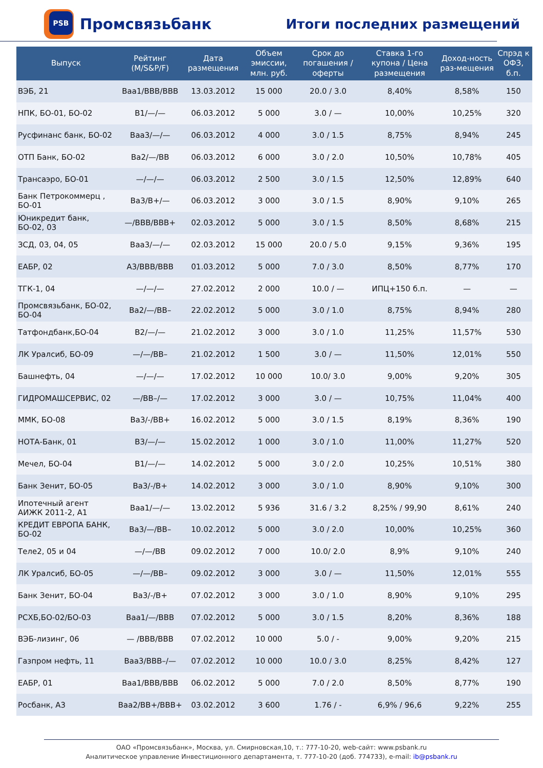PSB
Промсвязьбанк
Итоги последних размещений
| Выпуск | Рейтинг (M/S&P/F) | Дата размещения | Объем эмиссии, млн. руб. | Срок до погашения / оферты | Ставка 1-го купона / Цена размещения | Доход-ность раз-мещения | Спрэд к ОФЗ, б.п. |
| --- | --- | --- | --- | --- | --- | --- | --- |
| ВЭБ, 21 | Baa1/BBB/BBB | 13.03.2012 | 15 000 | 20.0 / 3.0 | 8,40% | 8,58% | 150 |
| НПК, БО-01, БО-02 | B1/—/— | 06.03.2012 | 5 000 | 3.0 / — | 10,00% | 10,25% | 320 |
| Русфинанс банк, БО-02 | Baa3/—/— | 06.03.2012 | 4 000 | 3.0 / 1.5 | 8,75% | 8,94% | 245 |
| ОТП Банк, БО-02 | Ba2/—/BB | 06.03.2012 | 6 000 | 3.0 / 2.0 | 10,50% | 10,78% | 405 |
| Трансаэро, БО-01 | —/—/— | 06.03.2012 | 2 500 | 3.0 / 1.5 | 12,50% | 12,89% | 640 |
| Банк Петрокоммерц , БО-01 | Ba3/B+/— | 06.03.2012 | 3 000 | 3.0 / 1.5 | 8,90% | 9,10% | 265 |
| Юникредит банк, БО-02, 03 | —/BBB/BBB+ | 02.03.2012 | 5 000 | 3.0 / 1.5 | 8,50% | 8,68% | 215 |
| ЗСД, 03, 04, 05 | Baa3/—/— | 02.03.2012 | 15 000 | 20.0 / 5.0 | 9,15% | 9,36% | 195 |
| ЕАБР, 02 | A3/BBB/BBB | 01.03.2012 | 5 000 | 7.0 / 3.0 | 8,50% | 8,77% | 170 |
| ТГК-1, 04 | —/—/— | 27.02.2012 | 2 000 | 10.0 / — | ИПЦ+150 б.п. | — | — |
| Промсвязьбанк, БО-02, БО-04 | Ba2/—/BB– | 22.02.2012 | 5 000 | 3.0 / 1.0 | 8,75% | 8,94% | 280 |
| Татфондбанк,БО-04 | B2/—/— | 21.02.2012 | 3 000 | 3.0 / 1.0 | 11,25% | 11,57% | 530 |
| ЛК Уралсиб, БО-09 | —/—/BB– | 21.02.2012 | 1 500 | 3.0 / — | 11,50% | 12,01% | 550 |
| Башнефть, 04 | —/—/— | 17.02.2012 | 10 000 | 10.0/ 3.0 | 9,00% | 9,20% | 305 |
| ГИДРОМАШСЕРВИС, 02 | —/BB–/— | 17.02.2012 | 3 000 | 3.0 / — | 10,75% | 11,04% | 400 |
| ММК, БО-08 | Ba3/-/BB+ | 16.02.2012 | 5 000 | 3.0 / 1.5 | 8,19% | 8,36% | 190 |
| НОТА-Банк, 01 | B3/—/— | 15.02.2012 | 1 000 | 3.0 / 1.0 | 11,00% | 11,27% | 520 |
| Мечел, БО-04 | B1/—/— | 14.02.2012 | 5 000 | 3.0 / 2.0 | 10,25% | 10,51% | 380 |
| Банк Зенит, БО-05 | Ba3/-/B+ | 14.02.2012 | 3 000 | 3.0 / 1.0 | 8,90% | 9,10% | 300 |
| Ипотечный агент АИЖК 2011-2, А1 | Baa1/—/— | 13.02.2012 | 5 936 | 31.6 / 3.2 | 8,25% / 99,90 | 8,61% | 240 |
| КРЕДИТ ЕВРОПА БАНК, БО-02 | Ba3/—/BB– | 10.02.2012 | 5 000 | 3.0 / 2.0 | 10,00% | 10,25% | 360 |
| Теле2, 05 и 04 | —/—/BB | 09.02.2012 | 7 000 | 10.0/ 2.0 | 8,9% | 9,10% | 240 |
| ЛК Уралсиб, БО-05 | —/—/BB– | 09.02.2012 | 3 000 | 3.0 / — | 11,50% | 12,01% | 555 |
| Банк Зенит, БО-04 | Ba3/-/B+ | 07.02.2012 | 3 000 | 3.0 / 1.0 | 8,90% | 9,10% | 295 |
| РСХБ,БО-02/БО-03 | Baa1/—/BBB | 07.02.2012 | 5 000 | 3.0 / 1.5 | 8,20% | 8,36% | 188 |
| ВЭБ-лизинг, 06 | — /BBB/BBB | 07.02.2012 | 10 000 | 5.0 / - | 9,00% | 9,20% | 215 |
| Газпром нефть, 11 | Baa3/BBB–/— | 07.02.2012 | 10 000 | 10.0 / 3.0 | 8,25% | 8,42% | 127 |
| ЕАБР, 01 | Baa1/BBB/BBB | 06.02.2012 | 5 000 | 7.0 / 2.0 | 8,50% | 8,77% | 190 |
| Росбанк, А3 | Baa2/BB+/BBB+ | 03.02.2012 | 3 600 | 1.76 / - | 6,9% / 96,6 | 9,22% | 255 |
ОАО «Промсвязьбанк», Москва, ул. Смирновская,10, т.: 777-10-20, web-сайт: www.psbank.ru
Аналитическое управление Инвестиционного департамента, т. 777-10-20 (доб. 774733), e-mail: ib@psbank.ru